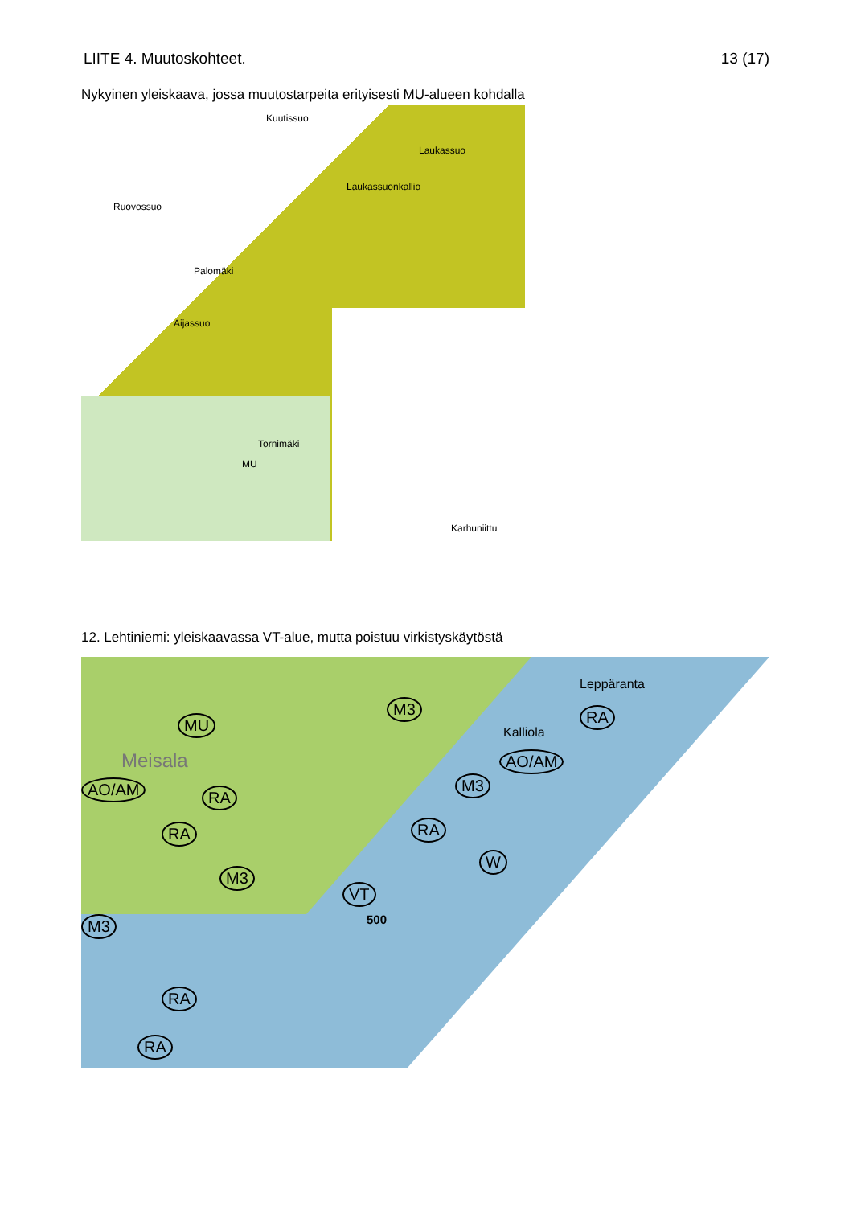LIITE 4. Muutoskohteet. 13 (17)
Nykyinen yleiskaava, jossa muutostarpeita erityisesti MU-alueen kohdalla
Kuutissuo
Laukassuo
Laukassuonkallio
Ruovossuo
Palomäki
Aijassuo
Tornimäki
MU
Karhuniittu
12. Lehtiniemi: yleiskaavassa VT-alue, mutta poistuu virkistyskäytöstä
Meisala
MU
M3
Leppäranta
RA
Kalliola
AO/AM
AO/AM RA
RA RA
M3
M3
W
VT
500 M3
RA
RA